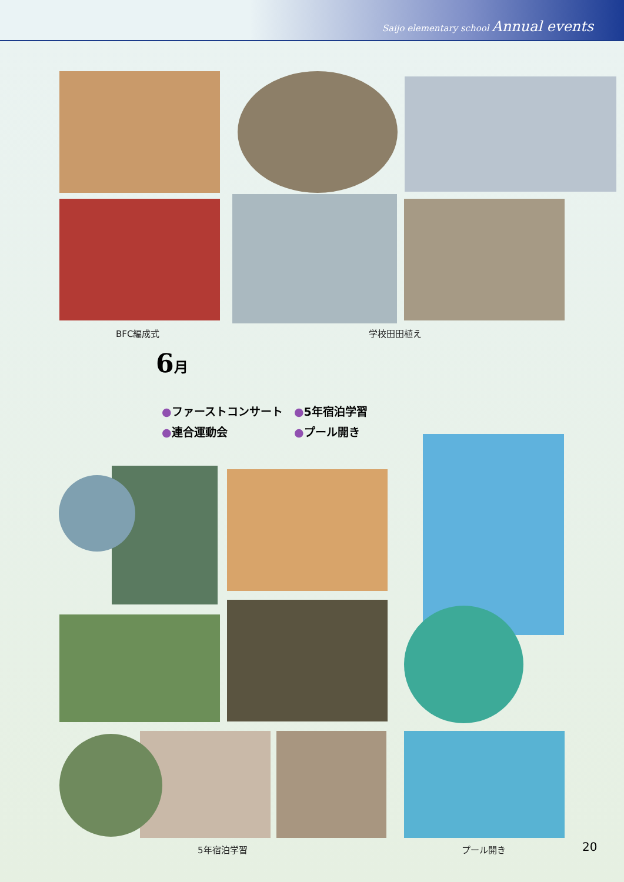Saijo elementary school Annual events
BFC編成式 学校田田植え
6月
●ファーストコンサート
●5年宿泊学習
●連合運動会
●プール開き
5年宿泊学習 プール開き 20